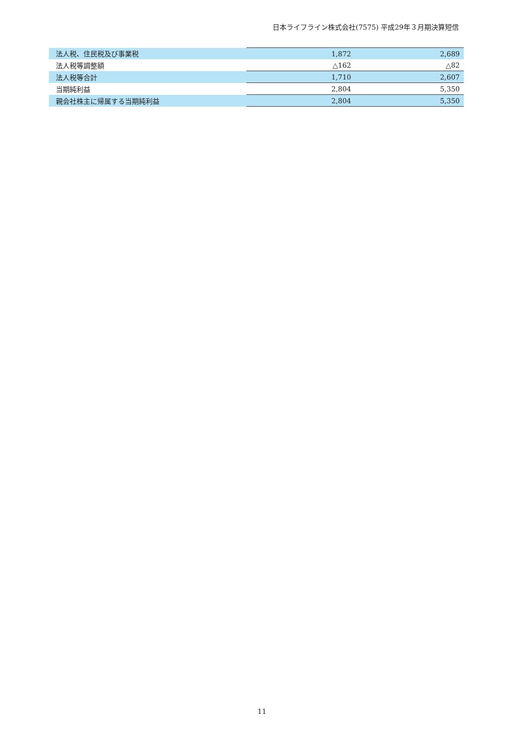日本ライフライン株式会社(7575) 平成29年３月期決算短信
| 法人税、住民税及び事業税 | 1,872 | 2,689 |
| 法人税等調整額 | △162 | △82 |
| 法人税等合計 | 1,710 | 2,607 |
| 当期純利益 | 2,804 | 5,350 |
| 親会社株主に帰属する当期純利益 | 2,804 | 5,350 |
11